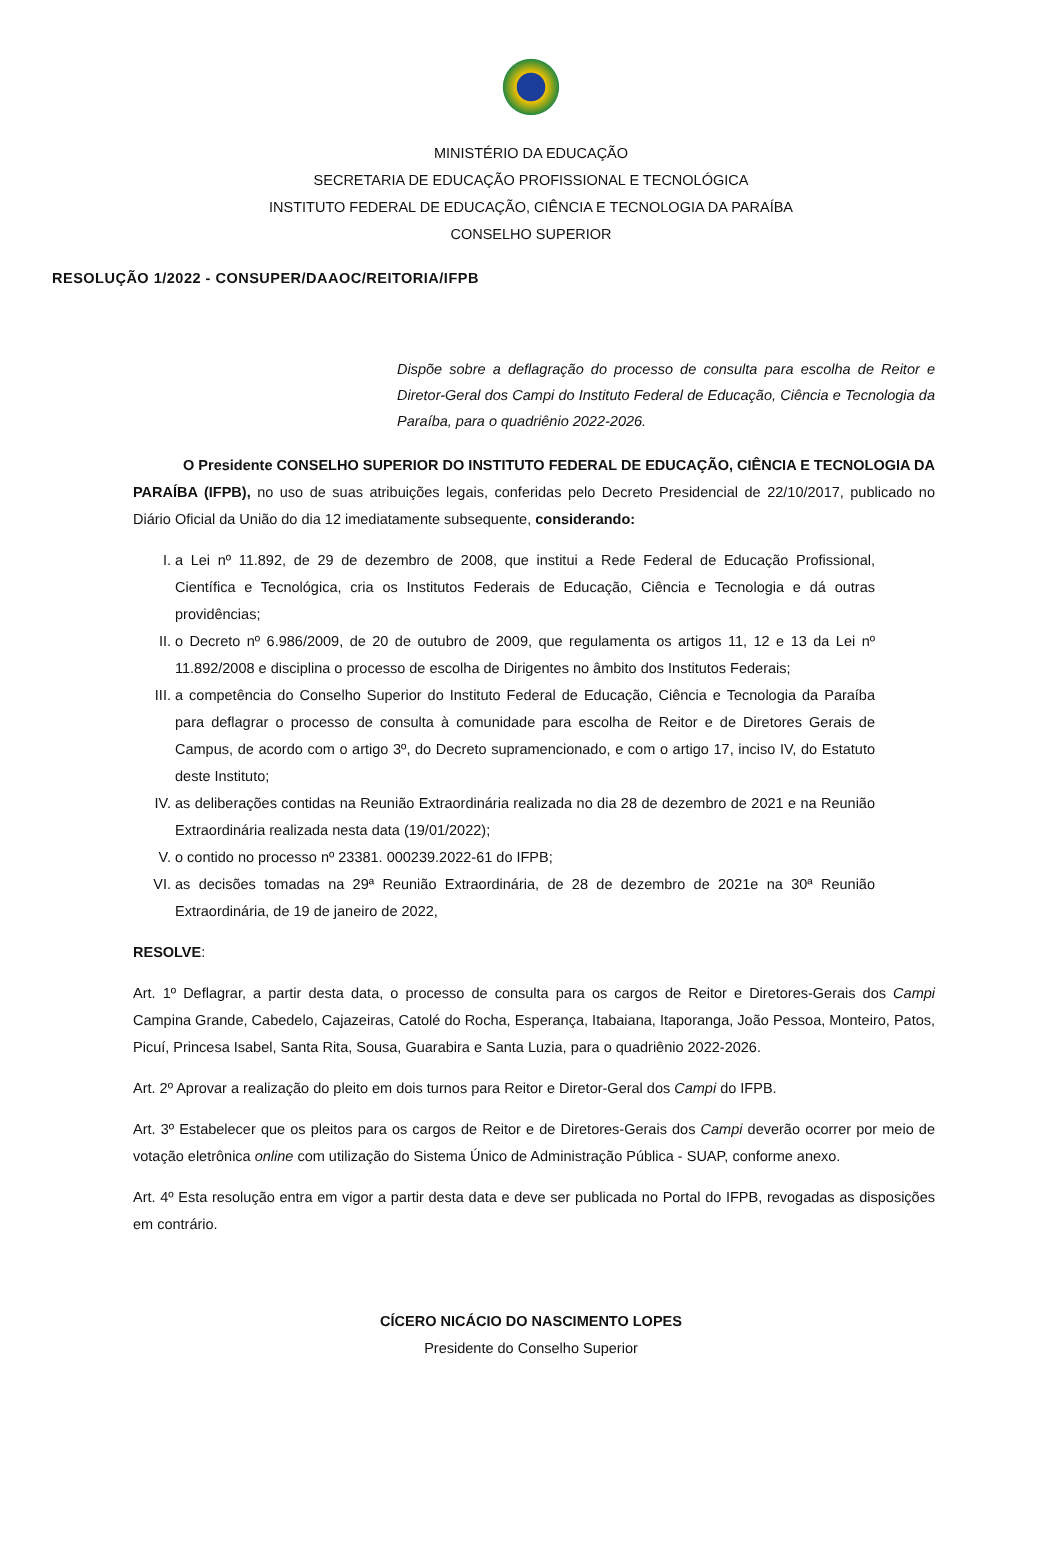MINISTÉRIO DA EDUCAÇÃO
SECRETARIA DE EDUCAÇÃO PROFISSIONAL E TECNOLÓGICA
INSTITUTO FEDERAL DE EDUCAÇÃO, CIÊNCIA E TECNOLOGIA DA PARAÍBA
CONSELHO SUPERIOR
RESOLUÇÃO 1/2022 - CONSUPER/DAAOC/REITORIA/IFPB
Dispõe sobre a deflagração do processo de consulta para escolha de Reitor e Diretor-Geral dos Campi do Instituto Federal de Educação, Ciência e Tecnologia da Paraíba, para o quadriênio 2022-2026.
O Presidente CONSELHO SUPERIOR DO INSTITUTO FEDERAL DE EDUCAÇÃO, CIÊNCIA E TECNOLOGIA DA PARAÍBA (IFPB), no uso de suas atribuições legais, conferidas pelo Decreto Presidencial de 22/10/2017, publicado no Diário Oficial da União do dia 12 imediatamente subsequente, considerando:
I. a Lei nº 11.892, de 29 de dezembro de 2008, que institui a Rede Federal de Educação Profissional, Científica e Tecnológica, cria os Institutos Federais de Educação, Ciência e Tecnologia e dá outras providências;
II. o Decreto nº 6.986/2009, de 20 de outubro de 2009, que regulamenta os artigos 11, 12 e 13 da Lei nº 11.892/2008 e disciplina o processo de escolha de Dirigentes no âmbito dos Institutos Federais;
III. a competência do Conselho Superior do Instituto Federal de Educação, Ciência e Tecnologia da Paraíba para deflagrar o processo de consulta à comunidade para escolha de Reitor e de Diretores Gerais de Campus, de acordo com o artigo 3º, do Decreto supramencionado, e com o artigo 17, inciso IV, do Estatuto deste Instituto;
IV. as deliberações contidas na Reunião Extraordinária realizada no dia 28 de dezembro de 2021 e na Reunião Extraordinária realizada nesta data (19/01/2022);
V. o contido no processo nº 23381. 000239.2022-61 do IFPB;
VI. as decisões tomadas na 29ª Reunião Extraordinária, de 28 de dezembro de 2021e na 30ª Reunião Extraordinária, de 19 de janeiro de 2022,
RESOLVE:
Art. 1º Deflagrar, a partir desta data, o processo de consulta para os cargos de Reitor e Diretores-Gerais dos Campi Campina Grande, Cabedelo, Cajazeiras, Catolé do Rocha, Esperança, Itabaiana, Itaporanga, João Pessoa, Monteiro, Patos, Picuí, Princesa Isabel, Santa Rita, Sousa, Guarabira e Santa Luzia, para o quadriênio 2022-2026.
Art. 2º Aprovar a realização do pleito em dois turnos para Reitor e Diretor-Geral dos Campi do IFPB.
Art. 3º Estabelecer que os pleitos para os cargos de Reitor e de Diretores-Gerais dos Campi deverão ocorrer por meio de votação eletrônica online com utilização do Sistema Único de Administração Pública - SUAP, conforme anexo.
Art. 4º Esta resolução entra em vigor a partir desta data e deve ser publicada no Portal do IFPB, revogadas as disposições em contrário.
CÍCERO NICÁCIO DO NASCIMENTO LOPES
Presidente do Conselho Superior